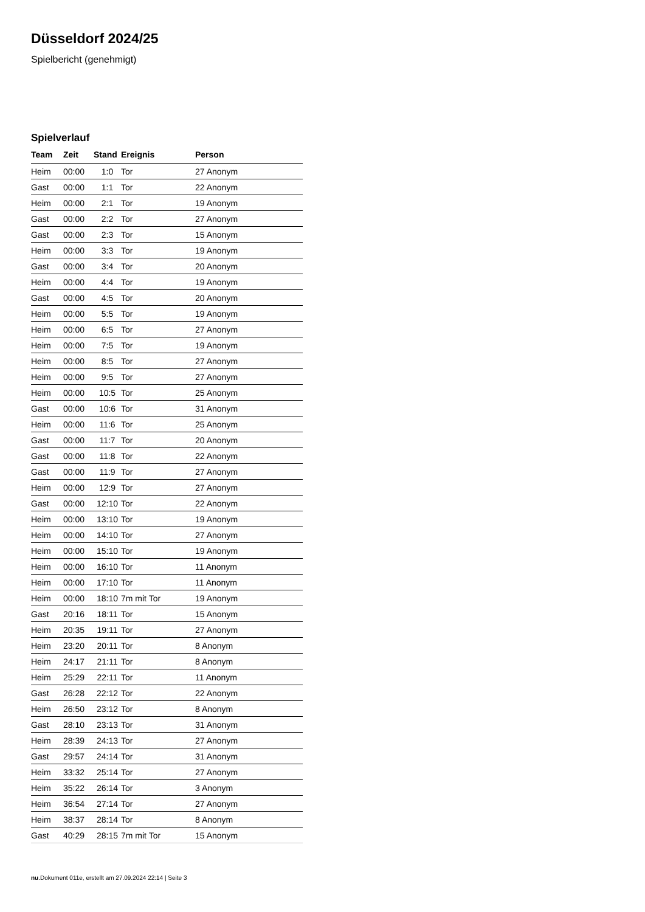Düsseldorf 2024/25
Spielbericht (genehmigt)
Spielverlauf
| Team | Zeit | Stand | Ereignis | Person |
| --- | --- | --- | --- | --- |
| Heim | 00:00 | 1:0 | Tor | 27 Anonym |
| Gast | 00:00 | 1:1 | Tor | 22 Anonym |
| Heim | 00:00 | 2:1 | Tor | 19 Anonym |
| Gast | 00:00 | 2:2 | Tor | 27 Anonym |
| Gast | 00:00 | 2:3 | Tor | 15 Anonym |
| Heim | 00:00 | 3:3 | Tor | 19 Anonym |
| Gast | 00:00 | 3:4 | Tor | 20 Anonym |
| Heim | 00:00 | 4:4 | Tor | 19 Anonym |
| Gast | 00:00 | 4:5 | Tor | 20 Anonym |
| Heim | 00:00 | 5:5 | Tor | 19 Anonym |
| Heim | 00:00 | 6:5 | Tor | 27 Anonym |
| Heim | 00:00 | 7:5 | Tor | 19 Anonym |
| Heim | 00:00 | 8:5 | Tor | 27 Anonym |
| Heim | 00:00 | 9:5 | Tor | 27 Anonym |
| Heim | 00:00 | 10:5 | Tor | 25 Anonym |
| Gast | 00:00 | 10:6 | Tor | 31 Anonym |
| Heim | 00:00 | 11:6 | Tor | 25 Anonym |
| Gast | 00:00 | 11:7 | Tor | 20 Anonym |
| Gast | 00:00 | 11:8 | Tor | 22 Anonym |
| Gast | 00:00 | 11:9 | Tor | 27 Anonym |
| Heim | 00:00 | 12:9 | Tor | 27 Anonym |
| Gast | 00:00 | 12:10 | Tor | 22 Anonym |
| Heim | 00:00 | 13:10 | Tor | 19 Anonym |
| Heim | 00:00 | 14:10 | Tor | 27 Anonym |
| Heim | 00:00 | 15:10 | Tor | 19 Anonym |
| Heim | 00:00 | 16:10 | Tor | 11 Anonym |
| Heim | 00:00 | 17:10 | Tor | 11 Anonym |
| Heim | 00:00 | 18:10 | 7m mit Tor | 19 Anonym |
| Gast | 20:16 | 18:11 | Tor | 15 Anonym |
| Heim | 20:35 | 19:11 | Tor | 27 Anonym |
| Heim | 23:20 | 20:11 | Tor | 8 Anonym |
| Heim | 24:17 | 21:11 | Tor | 8 Anonym |
| Heim | 25:29 | 22:11 | Tor | 11 Anonym |
| Gast | 26:28 | 22:12 | Tor | 22 Anonym |
| Heim | 26:50 | 23:12 | Tor | 8 Anonym |
| Gast | 28:10 | 23:13 | Tor | 31 Anonym |
| Heim | 28:39 | 24:13 | Tor | 27 Anonym |
| Gast | 29:57 | 24:14 | Tor | 31 Anonym |
| Heim | 33:32 | 25:14 | Tor | 27 Anonym |
| Heim | 35:22 | 26:14 | Tor | 3 Anonym |
| Heim | 36:54 | 27:14 | Tor | 27 Anonym |
| Heim | 38:37 | 28:14 | Tor | 8 Anonym |
| Gast | 40:29 | 28:15 | 7m mit Tor | 15 Anonym |
nu.Dokument 011e, erstellt am 27.09.2024 22:14 | Seite 3